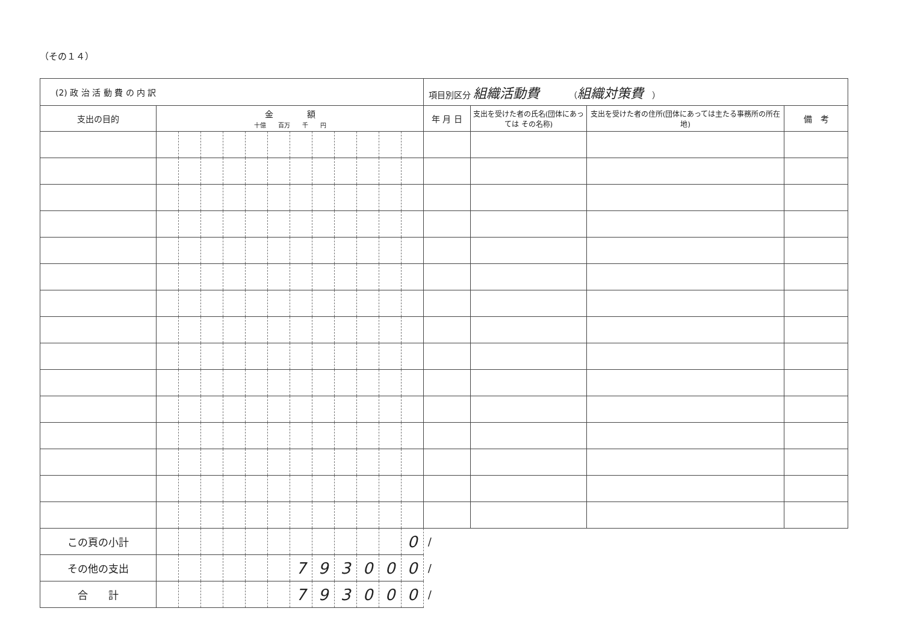（その１４）
| (2) 政 治 活 動 費 の 内 訳 | | | | | | | | | | | | | 項目別区分 組織活動費 （ 組織対策費 ） | | | |
| 支出の目的 | 金 額 十億 百万 千 円 | | | | | | | | | | | | 年 月 日 | 支出を受けた者の氏名(団体にあっては その名称) | 支出を受けた者の住所(団体にあっては主たる事務所の所在地) | 備 考 |
| この頁の小計 | | | | | | | | | | | | 0 | / | | | |
| その他の支出 | | | | | | | 7 | 9 | 3 | 0 | 0 | 0 | / | | | |
| 合 計 | | | | | | | 7 | 9 | 3 | 0 | 0 | 0 | / | | | |